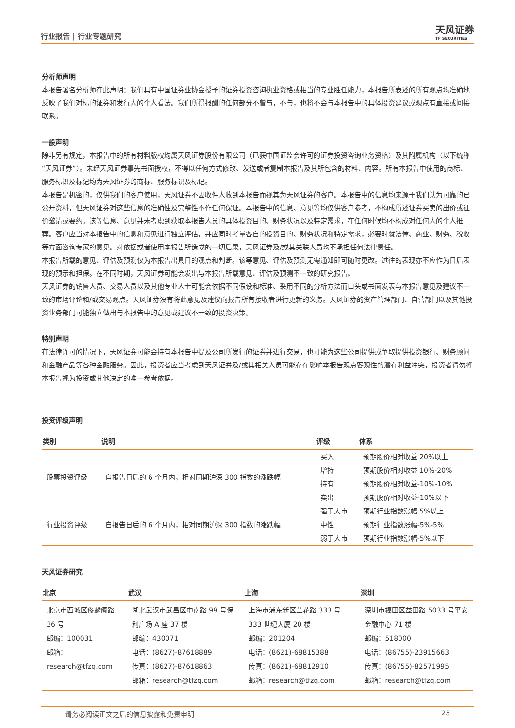行业报告 | 行业专题研究
天风证券
TF SECURITIES
分析师声明
本报告署名分析师在此声明：我们具有中国证券业协会授予的证券投资咨询执业资格或相当的专业胜任能力，本报告所表述的所有观点均准确地反映了我们对标的证券和发行人的个人看法。我们所得报酬的任何部分不曾与，不与，也将不会与本报告中的具体投资建议或观点有直接或间接联系。
一般声明
除非另有规定，本报告中的所有材料版权均属天风证券股份有限公司（已获中国证监会许可的证券投资咨询业务资格）及其附属机构（以下统称“天风证券”）。未经天风证券事先书面授权，不得以任何方式修改、发送或者复制本报告及其所包含的材料、内容。所有本报告中使用的商标、服务标识及标记均为天风证券的商标、服务标识及标记。
本报告是机密的，仅供我们的客户使用，天风证券不因收件人收到本报告而视其为天风证券的客户。本报告中的信息均来源于我们认为可靠的已公开资料，但天风证券对这些信息的准确性及完整性不作任何保证。本报告中的信息、意见等均仅供客户参考，不构成所述证券买卖的出价或征价邀请或要约。该等信息、意见并未考虑到获取本报告人员的具体投资目的、财务状况以及特定需求，在任何时候均不构成对任何人的个人推荐。客户应当对本报告中的信息和意见进行独立评估，并应同时考量各自的投资目的、财务状况和特定需求，必要时就法律、商业、财务、税收等方面咨询专家的意见。对依据或者使用本报告所造成的一切后果，天风证券及/或其关联人员均不承担任何法律责任。
本报告所载的意见、评估及预测仅为本报告出具日的观点和判断。该等意见、评估及预测无需通知即可随时更改。过往的表现亦不应作为日后表现的预示和担保。在不同时期，天风证券可能会发出与本报告所载意见、评估及预测不一致的研究报告。
天风证券的销售人员、交易人员以及其他专业人士可能会依据不同假设和标准、采用不同的分析方法而口头或书面发表与本报告意见及建议不一致的市场评论和/或交易观点。天风证券没有将此意见及建议向报告所有接收者进行更新的义务。天风证券的资产管理部门、自营部门以及其他投资业务部门可能独立做出与本报告中的意见或建议不一致的投资决策。
特别声明
在法律许可的情况下，天风证券可能会持有本报告中提及公司所发行的证券并进行交易，也可能为这些公司提供或争取提供投资银行、财务顾问和金融产品等各种金融服务。因此，投资者应当考虑到天风证券及/或其相关人员可能存在影响本报告观点客观性的潜在利益冲突，投资者请勿将本报告视为投资或其他决定的唯一参考依据。
投资评级声明
| 类别 | 说明 | 评级 | 体系 |
| --- | --- | --- | --- |
| 股票投资评级 | 自报告日后的 6 个月内，相对同期沪深 300 指数的涨跌幅 | 买入 | 预期股价相对收益 20%以上 |
| | | 增持 | 预期股价相对收益 10%-20% |
| | | 持有 | 预期股价相对收益-10%-10% |
| | | 卖出 | 预期股价相对收益-10%以下 |
| 行业投资评级 | 自报告日后的 6 个月内，相对同期沪深 300 指数的涨跌幅 | 强于大市 | 预期行业指数涨幅 5%以上 |
| | | 中性 | 预期行业指数涨幅-5%-5% |
| | | 弱于大市 | 预期行业指数涨幅-5%以下 |
天风证券研究
| 北京 | 武汉 | 上海 | 深圳 |
| --- | --- | --- | --- |
| 北京市西城区佟麟阁路 36 号 邮编：100031 邮箱：research@tfzq.com | 湖北武汉市武昌区中南路 99 号保利广场 A 座 37 楼 邮编：430071 电话：(8627)-87618889 传真：(8627)-87618863 邮箱：research@tfzq.com | 上海市浦东新区兰花路 333 号 333 世纪大厦 20 楼 邮编：201204 电话：(8621)-68815388 传真：(8621)-68812910 邮箱：research@tfzq.com | 深圳市福田区益田路 5033 号平安金融中心 71 楼 邮编：518000 电话：(86755)-23915663 传真：(86755)-82571995 邮箱：research@tfzq.com |
请务必阅读正文之后的信息披露和免责申明 23